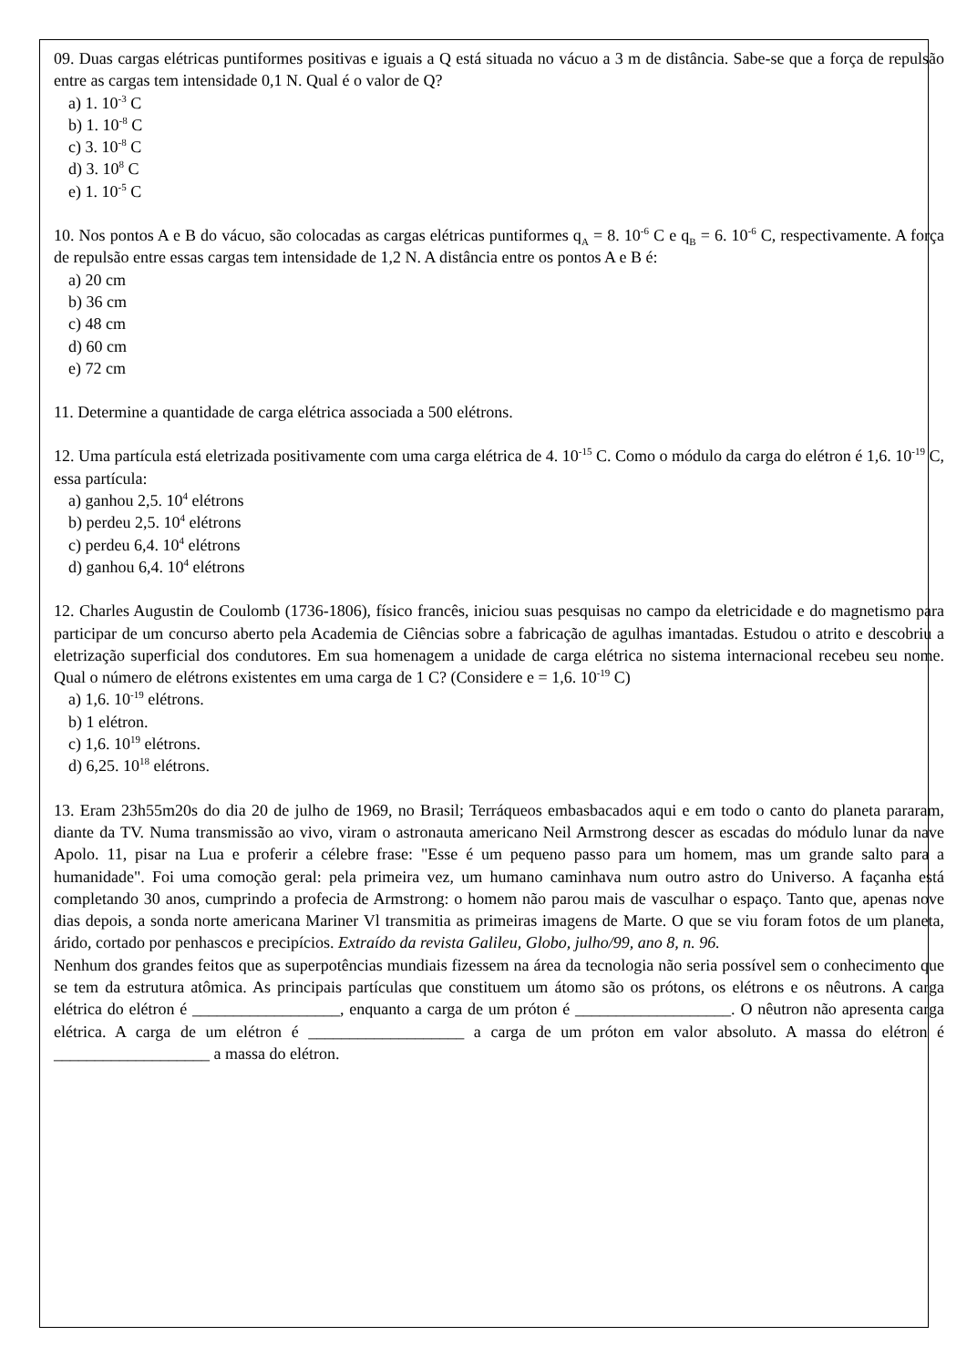09. Duas cargas elétricas puntiformes positivas e iguais a Q está situada no vácuo a 3 m de distância. Sabe-se que a força de repulsão entre as cargas tem intensidade 0,1 N. Qual é o valor de Q?
a) 1. 10<sup>-3</sup> C
b) 1. 10<sup>-8</sup> C
c) 3. 10<sup>-8</sup> C
d) 3. 10<sup>8</sup> C
e) 1. 10<sup>-5</sup> C
10. Nos pontos A e B do vácuo, são colocadas as cargas elétricas puntiformes q<sub>A</sub> = 8. 10<sup>-6</sup> C e q<sub>B</sub> = 6. 10<sup>-6</sup> C, respectivamente. A força de repulsão entre essas cargas tem intensidade de 1,2 N. A distância entre os pontos A e B é:
a) 20 cm
b) 36 cm
c) 48 cm
d) 60 cm
e) 72 cm
11. Determine a quantidade de carga elétrica associada a 500 elétrons.
12. Uma partícula está eletrizada positivamente com uma carga elétrica de 4. 10<sup>-15</sup> C. Como o módulo da carga do elétron é 1,6. 10<sup>-19</sup> C, essa partícula:
a) ganhou 2,5. 10<sup>4</sup> elétrons
b) perdeu 2,5. 10<sup>4</sup> elétrons
c) perdeu 6,4. 10<sup>4</sup> elétrons
d) ganhou 6,4. 10<sup>4</sup> elétrons
12. Charles Augustin de Coulomb (1736-1806), físico francês, iniciou suas pesquisas no campo da eletricidade e do magnetismo para participar de um concurso aberto pela Academia de Ciências sobre a fabricação de agulhas imantadas. Estudou o atrito e descobriu a eletrização superficial dos condutores. Em sua homenagem a unidade de carga elétrica no sistema internacional recebeu seu nome. Qual o número de elétrons existentes em uma carga de 1 C? (Considere e = 1,6. 10<sup>-19</sup> C)
a) 1,6. 10<sup>-19</sup> elétrons.
b) 1 elétron.
c) 1,6. 10<sup>19</sup> elétrons.
d) 6,25. 10<sup>18</sup> elétrons.
13. Eram 23h55m20s do dia 20 de julho de 1969, no Brasil; Terráqueos embasbacados aqui e em todo o canto do planeta pararam, diante da TV. Numa transmissão ao vivo, viram o astronauta americano Neil Armstrong descer as escadas do módulo lunar da nave Apolo. 11, pisar na Lua e proferir a célebre frase: "Esse é um pequeno passo para um homem, mas um grande salto para a humanidade". Foi uma comoção geral: pela primeira vez, um humano caminhava num outro astro do Universo. A façanha está completando 30 anos, cumprindo a profecia de Armstrong: o homem não parou mais de vasculhar o espaço. Tanto que, apenas nove dias depois, a sonda norte americana Mariner Vl transmitia as primeiras imagens de Marte. O que se viu foram fotos de um planeta, árido, cortado por penhascos e precipícios. Extraído da revista Galileu, Globo, julho/99, ano 8, n. 96.
Nenhum dos grandes feitos que as superpotências mundiais fizessem na área da tecnologia não seria possível sem o conhecimento que se tem da estrutura atômica. As principais partículas que constituem um átomo são os prótons, os elétrons e os nêutrons. A carga elétrica do elétron é __________________, enquanto a carga de um próton é ___________________. O nêutron não apresenta carga elétrica. A carga de um elétron é ___________________ a carga de um próton em valor absoluto. A massa do elétron é ___________________ a massa do elétron.